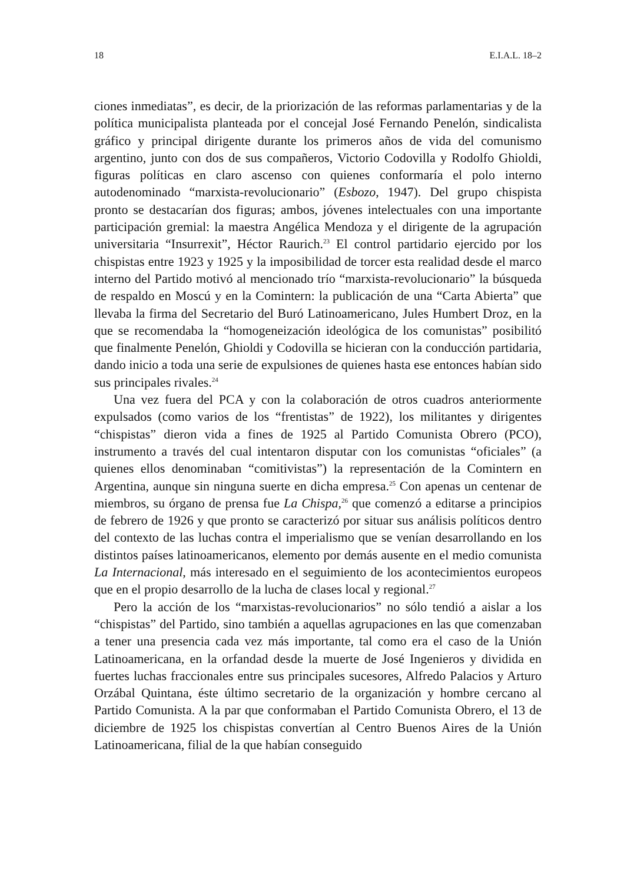18 E.I.A.L. 18–2
ciones inmediatas”, es decir, de la priorización de las reformas parlamentarias y de la política municipalista planteada por el concejal José Fernando Penelón, sindicalista gráfico y principal dirigente durante los primeros años de vida del comunismo argentino, junto con dos de sus compañeros, Victorio Codovilla y Rodolfo Ghioldi, figuras políticas en claro ascenso con quienes conformaría el polo interno autodenominado “marxista-revolucionario” (Esbozo, 1947). Del grupo chispista pronto se destacarían dos figuras; ambos, jóvenes intelectuales con una importante participación gremial: la maestra Angélica Mendoza y el dirigente de la agrupación universitaria “Insurrexit”, Héctor Raurich.<sup>23</sup> El control partidario ejercido por los chispistas entre 1923 y 1925 y la imposibilidad de torcer esta realidad desde el marco interno del Partido motivó al mencionado trío “marxista-revolucionario” la búsqueda de respaldo en Moscú y en la Comintern: la publicación de una “Carta Abierta” que llevaba la firma del Secretario del Buró Latinoamericano, Jules Humbert Droz, en la que se recomendaba la “homogeneización ideológica de los comunistas” posibilitó que finalmente Penelón, Ghioldi y Codovilla se hicieran con la conducción partidaria, dando inicio a toda una serie de expulsiones de quienes hasta ese entonces habían sido sus principales rivales.<sup>24</sup>
Una vez fuera del PCA y con la colaboración de otros cuadros anteriormente expulsados (como varios de los “frentistas” de 1922), los militantes y dirigentes “chispistas” dieron vida a fines de 1925 al Partido Comunista Obrero (PCO), instrumento a través del cual intentaron disputar con los comunistas “oficiales” (a quienes ellos denominaban “comitivistas”) la representación de la Comintern en Argentina, aunque sin ninguna suerte en dicha empresa.<sup>25</sup> Con apenas un centenar de miembros, su órgano de prensa fue La Chispa,<sup>26</sup> que comenzó a editarse a principios de febrero de 1926 y que pronto se caracterizó por situar sus análisis políticos dentro del contexto de las luchas contra el imperialismo que se venían desarrollando en los distintos países latinoamericanos, elemento por demás ausente en el medio comunista La Internacional, más interesado en el seguimiento de los acontecimientos europeos que en el propio desarrollo de la lucha de clases local y regional.<sup>27</sup>
Pero la acción de los “marxistas-revolucionarios” no sólo tendió a aislar a los “chispistas” del Partido, sino también a aquellas agrupaciones en las que comenzaban a tener una presencia cada vez más importante, tal como era el caso de la Unión Latinoamericana, en la orfandad desde la muerte de José Ingenieros y dividida en fuertes luchas fraccionales entre sus principales sucesores, Alfredo Palacios y Arturo Orzábal Quintana, éste último secretario de la organización y hombre cercano al Partido Comunista. A la par que conformaban el Partido Comunista Obrero, el 13 de diciembre de 1925 los chispistas convertían al Centro Buenos Aires de la Unión Latinoamericana, filial de la que habían conseguido